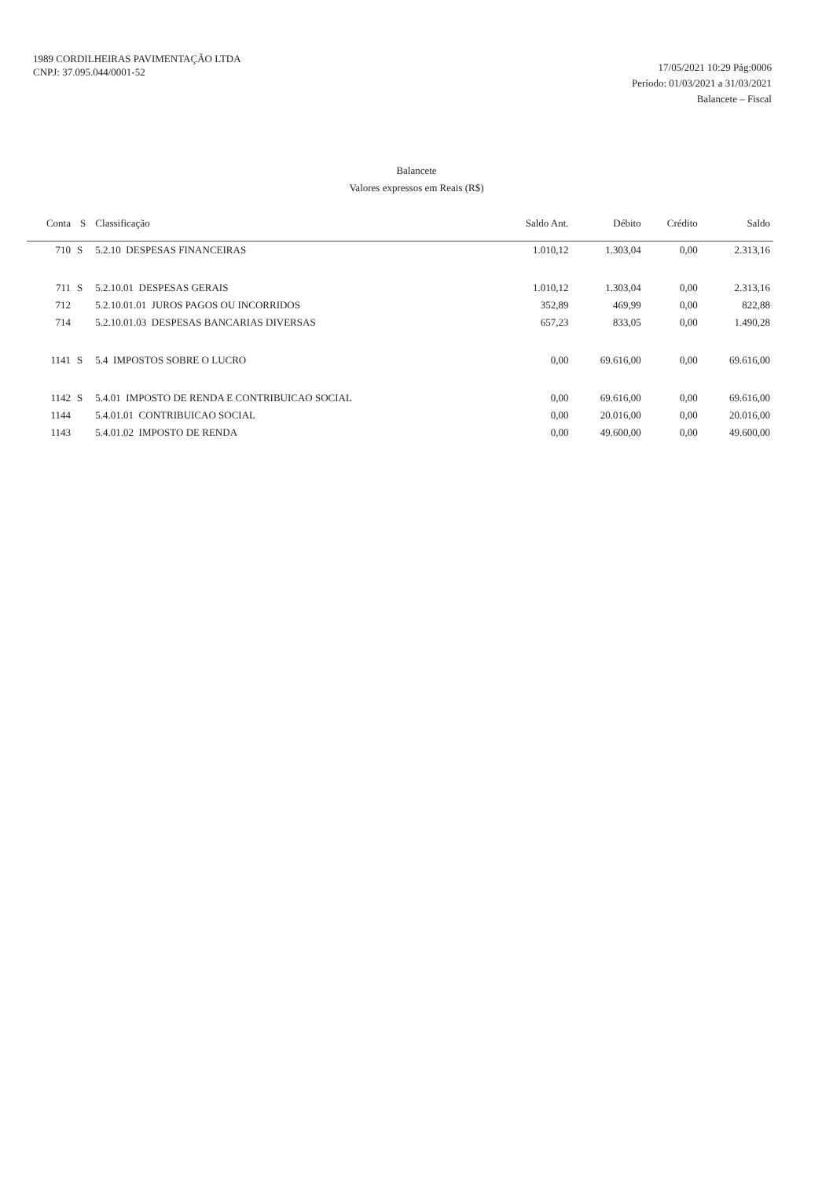1989 CORDILHEIRAS PAVIMENTAÇÃO LTDA
CNPJ: 37.095.044/0001-52
17/05/2021 10:29 Pág:0006
Período: 01/03/2021 a 31/03/2021
Balancete – Fiscal
Balancete
Valores expressos em Reais (R$)
| Conta | S | Classificação | Saldo Ant. | Débito | Crédito | Saldo |
| --- | --- | --- | --- | --- | --- | --- |
| 710 | S | 5.2.10 DESPESAS FINANCEIRAS | 1.010,12 | 1.303,04 | 0,00 | 2.313,16 |
| 711 | S | 5.2.10.01 DESPESAS GERAIS | 1.010,12 | 1.303,04 | 0,00 | 2.313,16 |
| 712 | | 5.2.10.01.01 JUROS PAGOS OU INCORRIDOS | 352,89 | 469,99 | 0,00 | 822,88 |
| 714 | | 5.2.10.01.03 DESPESAS BANCARIAS DIVERSAS | 657,23 | 833,05 | 0,00 | 1.490,28 |
| 1141 | S | 5.4 IMPOSTOS SOBRE O LUCRO | 0,00 | 69.616,00 | 0,00 | 69.616,00 |
| 1142 | S | 5.4.01 IMPOSTO DE RENDA E CONTRIBUICAO SOCIAL | 0,00 | 69.616,00 | 0,00 | 69.616,00 |
| 1144 | | 5.4.01.01 CONTRIBUICAO SOCIAL | 0,00 | 20.016,00 | 0,00 | 20.016,00 |
| 1143 | | 5.4.01.02 IMPOSTO DE RENDA | 0,00 | 49.600,00 | 0,00 | 49.600,00 |